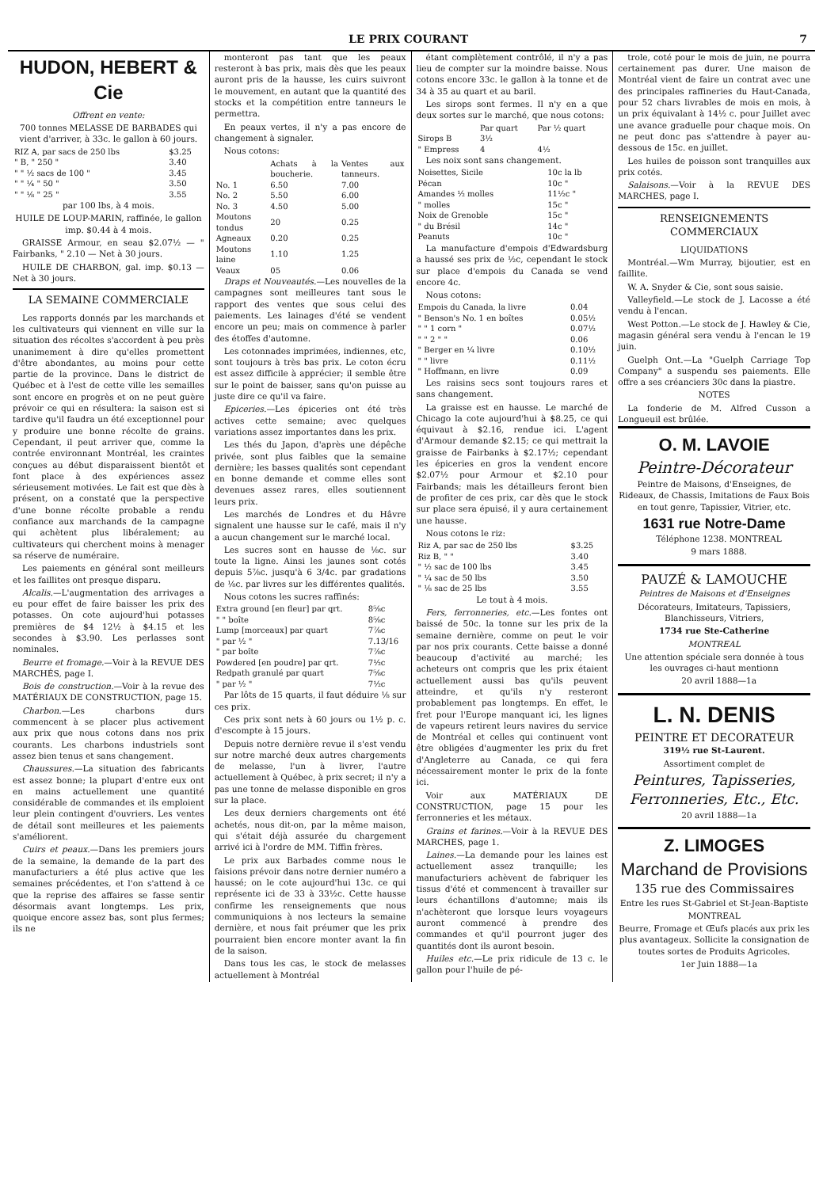LE PRIX COURANT 7
HUDON, HEBERT & Cie
Offrent en vente:
700 tonnes MELASSE DE BARBADES qui vient d'arriver, à 33c. le gallon à 60 jours.
| RIZ A, par sacs de 250 lbs | $3.25 |
| " B, " 250 " | 3.40 |
| " " ½ sacs de 100 " | 3.45 |
| " " ¼ " 50 " | 3.50 |
| " " ⅛ " 25 " | 3.55 |
par 100 lbs, à 4 mois.
HUILE DE LOUP-MARIN, raffinée, le gallon imp. $0.44 à 4 mois.
GRAISSE Armour, en seau $2.07½ — " Fairbanks, " 2.10 — Net à 30 jours.
HUILE DE CHARBON, gal. imp. $0.13 — Net à 30 jours.
LA SEMAINE COMMERCIALE
Les rapports donnés par les marchands et les cultivateurs qui viennent en ville sur la situation des récoltes s'accordent à peu près unanimement à dire qu'elles promettent d'être abondantes, au moins pour cette partie de la province. Dans le district de Québec et à l'est de cette ville les semailles sont encore en progrès et on ne peut guère prévoir ce qui en résultera: la saison est si tardive qu'il faudra un été exceptionnel pour y produire une bonne récolte de grains. Cependant, il peut arriver que, comme la contrée environnant Montréal, les craintes conçues au début disparaissent bientôt et font place à des expériences assez sérieusement motivées. Le fait est que dès à présent, on a constaté que la perspective d'une bonne récolte probable a rendu confiance aux marchands de la campagne qui achètent plus libéralement; au cultivateurs qui cherchent moins à menager sa réserve de numéraire.
Les paiements en général sont meilleurs et les faillites ont presque disparu.
Alcalis.—L'augmentation des arrivages a eu pour effet de faire baisser les prix des potasses. On cote aujourd'hui potasses premières de $4 12½ à $4.15 et les secondes à $3.90. Les perlasses sont nominales.
Beurre et fromage.—Voir à la REVUE DES MARCHÉS, page I.
Bois de construction.—Voir à la revue des MATÉRIAUX DE CONSTRUCTION, page 15.
Charbon.—Les charbons durs commencent à se placer plus activement aux prix que nous cotons dans nos prix courants. Les charbons industriels sont assez bien tenus et sans changement.
Chaussures.—La situation des fabricants est assez bonne; la plupart d'entre eux ont en mains actuellement une quantité considérable de commandes et ils emploient leur plein contingent d'ouvriers. Les ventes de détail sont meilleures et les paiements s'améliorent.
Cuirs et peaux.—Dans les premiers jours de la semaine, la demande de la part des manufacturiers a été plus active que les semaines précédentes, et l'on s'attend à ce que la reprise des affaires se fasse sentir désormais avant longtemps. Les prix, quoique encore assez bas, sont plus fermes; ils ne
monteront pas tant que les peaux resteront à bas prix, mais dès que les peaux auront pris de la hausse, les cuirs suivront le mouvement, en autant que la quantité des stocks et la compétition entre tanneurs le permettra.
En peaux vertes, il n'y a pas encore de changement à signaler.
Nous cotons:
| | Achats à la boucherie. | Ventes aux tanneurs. |
| --- | --- | --- |
| No. 1 | 6.50 | 7.00 |
| No. 2 | 5.50 | 6.00 |
| No. 3 | 4.50 | 5.00 |
| Moutons tondus | 20 | 0.25 |
| Agneaux | 0.20 | 0.25 |
| Moutons laine | 1.10 | 1.25 |
| Veaux | 05 | 0.06 |
Draps et Nouveautés.—Les nouvelles de la campagnes sont meilleures tant sous le rapport des ventes que sous celui des paiements. Les lainages d'été se vendent encore un peu; mais on commence à parler des étoffes d'automne.
Les cotonnades imprimées, indiennes, etc, sont toujours à très bas prix. Le coton écru est assez difficile à apprécier; il semble être sur le point de baisser, sans qu'on puisse au juste dire ce qu'il va faire.
Epiceries.—Les épiceries ont été très actives cette semaine; avec quelques variations assez importantes dans les prix.
Les thés du Japon, d'après une dépêche privée, sont plus faibles que la semaine dernière; les basses qualités sont cependant en bonne demande et comme elles sont devenues assez rares, elles soutiennent leurs prix.
Les marchés de Londres et du Hâvre signalent une hausse sur le café, mais il n'y a aucun changement sur le marché local.
Les sucres sont en hausse de ⅛c. sur toute la ligne. Ainsi les jaunes sont cotés depuis 5⅞c. jusqu'à 6 3/4c. par gradations de ⅛c. par livres sur les différentes qualités.
Nous cotons les sucres raffinés:
| Extra ground [en fleur] par qrt. | 8⅝c |
| " " boîte | 8⅝c |
| Lump [morceaux] par quart | 7⅞c |
| " par ½ " | 7.13/16 |
| " par boîte | 7⅞c |
| Powdered [en poudre] par qrt. | 7½c |
| Redpath granulé par quart | 7⅝c |
| " par ½ " | 7½c |
Par lôts de 15 quarts, il faut déduire ⅛ sur ces prix.
Ces prix sont nets à 60 jours ou 1½ p. c. d'escompte à 15 jours.
Depuis notre dernière revue il s'est vendu sur notre marché deux autres chargements de melasse, l'un à livrer, l'autre actuellement à Québec, à prix secret; il n'y a pas une tonne de melasse disponible en gros sur la place.
Les deux derniers chargements ont été achetés, nous dit-on, par la même maison, qui s'était déjà assurée du chargement arrivé ici à l'ordre de MM. Tiffin frères.
Le prix aux Barbades comme nous le faisions prévoir dans notre dernier numéro a haussé; on le cote aujourd'hui 13c. ce qui représente ici de 33 à 33½c. Cette hausse confirme les renseignements que nous communiquions à nos lecteurs la semaine dernière, et nous fait préumer que les prix pourraient bien encore monter avant la fin de la saison.
Dans tous les cas, le stock de melasses actuellement à Montréal
étant complètement contrôlé, il n'y a pas lieu de compter sur la moindre baisse. Nous cotons encore 33c. le gallon à la tonne et de 34 à 35 au quart et au baril.
Les sirops sont fermes. Il n'y en a que deux sortes sur le marché, que nous cotons:
| | Par quart | Par ½ quart |
| --- | --- | --- |
| Sirops B | 3½ | |
| " Empress | 4 | 4½ |
Les noix sont sans changement.
| Noisettes, Sicile | 10c la lb |
| Pécan | 10c " |
| Amandes ½ molles | 11½c " |
| " molles | 15c " |
| Noix de Grenoble | 15c " |
| " du Brésil | 14c " |
| Peanuts | 10c " |
La manufacture d'empois d'Edwardsburg a haussé ses prix de ½c, cependant le stock sur place d'empois du Canada se vend encore 4c.
Nous cotons:
| Empois du Canada, la livre | 0.04 |
| " Benson's No. 1 en boîtes | 0.05½ |
| " " 1 corn " | 0.07½ |
| " " 2 " " | 0.06 |
| " Berger en ¼ livre | 0.10½ |
| " " livre | 0.11½ |
| " Hoffmann, en livre | 0.09 |
Les raisins secs sont toujours rares et sans changement.
La graisse est en hausse. Le marché de Chicago la cote aujourd'hui à $8.25, ce qui équivaut à $2.16, rendue ici. L'agent d'Armour demande $2.15; ce qui mettrait la graisse de Fairbanks à $2.17½; cependant les épiceries en gros la vendent encore $2.07½ pour Armour et $2.10 pour Fairbands; mais les détailleurs feront bien de profiter de ces prix, car dès que le stock sur place sera épuisé, il y aura certainement une hausse.
Nous cotons le riz:
| Riz A, par sac de 250 lbs | $3.25 |
| Riz B, " " | 3.40 |
| " ½ sac de 100 lbs | 3.45 |
| " ¼ sac de 50 lbs | 3.50 |
| " ⅛ sac de 25 lbs | 3.55 |
Le tout à 4 mois.
Fers, ferronneries, etc.—Les fontes ont baissé de 50c. la tonne sur les prix de la semaine dernière, comme on peut le voir par nos prix courants. Cette baisse a donné beaucoup d'activité au marché; les acheteurs ont compris que les prix étaient actuellement aussi bas qu'ils peuvent atteindre, et qu'ils n'y resteront probablement pas longtemps. En effet, le fret pour l'Europe manquant ici, les lignes de vapeurs retirent leurs navires du service de Montréal et celles qui continuent vont être obligées d'augmenter les prix du fret d'Angleterre au Canada, ce qui fera nécessairement monter le prix de la fonte ici.
Voir aux MATÉRIAUX DE CONSTRUCTION, page 15 pour les ferronneries et les métaux.
Grains et farines.—Voir à la REVUE DES MARCHES, page 1.
Laines.—La demande pour les laines est actuellement assez tranquille; les manufacturiers achèvent de fabriquer les tissus d'été et commencent à travailler sur leurs échantillons d'automne; mais ils n'achèteront que lorsque leurs voyageurs auront commencé à prendre des commandes et qu'il pourront juger des quantités dont ils auront besoin.
Huiles etc.—Le prix ridicule de 13 c. le gallon pour l'huile de pé-
trole, coté pour le mois de juin, ne pourra certainement pas durer. Une maison de Montréal vient de faire un contrat avec une des principales raffineries du Haut-Canada, pour 52 chars livrables de mois en mois, à un prix équivalant à 14½ c. pour Juillet avec une avance graduelle pour chaque mois. On ne peut donc pas s'attendre à payer au-dessous de 15c. en juillet.
Les huiles de poisson sont tranquilles aux prix cotés.
Salaisons.—Voir à la REVUE DES MARCHES, page I.
RENSEIGNEMENTS COMMERCIAUX
LIQUIDATIONS
Montréal.—Wm Murray, bijoutier, est en faillite.
W. A. Snyder & Cie, sont sous saisie.
Valleyfield.—Le stock de J. Lacosse a été vendu à l'encan.
West Potton.—Le stock de J. Hawley & Cie, magasin général sera vendu à l'encan le 19 juin.
Guelph Ont.—La "Guelph Carriage Top Company" a suspendu ses paiements. Elle offre a ses créanciers 30c dans la piastre.
NOTES
La fonderie de M. Alfred Cusson a Longueuil est brûlée.
O. M. LAVOIE
Peintre-Décorateur
Peintre de Maisons, d'Enseignes, de Rideaux, de Chassis, Imitations de Faux Bois en tout genre, Tapissier, Vitrier, etc.
1631 rue Notre-Dame
Téléphone 1238. MONTREAL
9 mars 1888.
PAUZÉ & LAMOUCHE
Peintres de Maisons et d'Enseignes
Décorateurs, Imitateurs, Tapissiers, Blanchisseurs, Vitriers,
1734 rue Ste-Catherine
MONTREAL
Une attention spéciale sera donnée à tous les ouvrages ci-haut mentionn
20 avril 1888—1a
L. N. DENIS
PEINTRE ET DECORATEUR
319½ rue St-Laurent.
Assortiment complet de
Peintures, Tapisseries, Ferronneries, Etc., Etc.
20 avril 1888—1a
Z. LIMOGES
Marchand de Provisions
135 rue des Commissaires
Entre les rues St-Gabriel et St-Jean-Baptiste
MONTREAL
Beurre, Fromage et Œufs placés aux prix les plus avantageux. Sollicite la consignation de toutes sortes de Produits Agricoles.
1er Juin 1888—1a